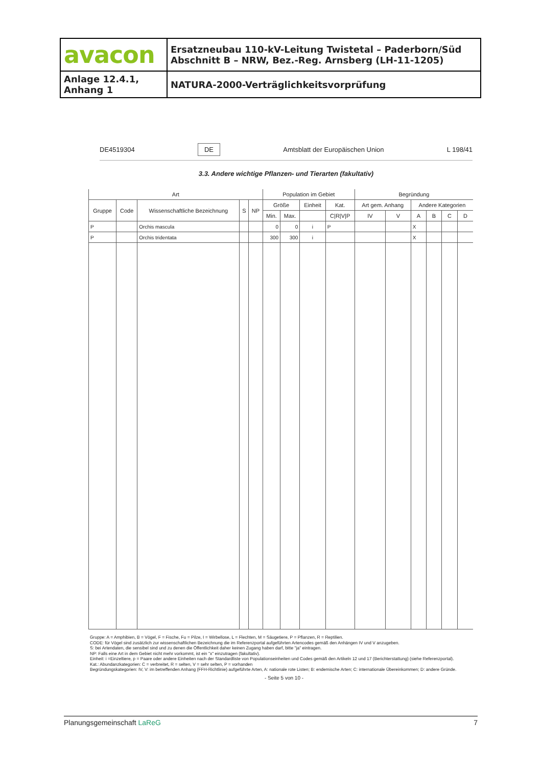| avacon | Ersatzneubau 110-kV-Leitung Twistetal – Paderborn/Süd Abschnitt B – NRW, Bez.-Reg. Arnsberg (LH-11-1205) |
| Anlage 12.4.1, Anhang 1 | NATURA-2000-Verträglichkeitsvorprüfung |
DE4519304 DE Amtsblatt der Europäischen Union L 198/41
3.3. Andere wichtige Pflanzen- und Tierarten (fakultativ)
| Art | | | | | Population im Gebiet | | | | Begründung | | | | | |
| --- | --- | --- | --- | --- | --- | --- | --- | --- | --- | --- | --- | --- | --- | --- |
| Gruppe | Code | Wissenschaftliche Bezeichnung | S | NP | Größe | | Einheit | Kat. | Art gem. Anhang | | Andere Kategorien | | | |
| | | | | | Min. | Max. | | C/R/V/P | IV | V | A | B | C | D |
| P | | Orchis mascula | | | 0 | 0 | i | P | | | X | | | |
| P | | Orchis tridentata | | | 300 | 300 | i | | | | X | | | |
Gruppe: A = Amphibien, B = Vögel, F = Fische, Fu = Pilze, I = Wirbellose, L = Flechten, M = Säugetiere, P = Pflanzen, R = Reptilien.
CODE: für Vögel sind zusätzlich zur wissenschaftlichen Bezeichnung die im Referenzportal aufgeführten Artencodes gemäß den Anhängen IV und V anzugeben.
S: bei Artendaten, die sensibel sind und zu denen die Öffentlichkeit daher keinen Zugang haben darf, bitte "ja" eintragen.
NP: Falls eine Art in dem Gebiet nicht mehr vorkommt, ist ein "x" einzutragen (fakultativ).
Einheit: i =Einzeltiere, p = Paare oder andere Einheiten nach der Standardliste von Populationseinheiten und Codes gemäß den Artikeln 12 und 17 (Berichterstattung) (siehe Referenzportal).
Kat.: Abundanzkategorien: C = verbreitet, R = selten, V = sehr selten, P = vorhanden
Begründungskategorien: IV, V: im betreffenden Anhang (FFH-Richtlinie) aufgeführte Arten, A: nationale rote Listen; B: endemische Arten; C: internationale Übereinkommen; D: andere Gründe.
- Seite 5 von 10 -
Planungsgemeinschaft LaReG 7